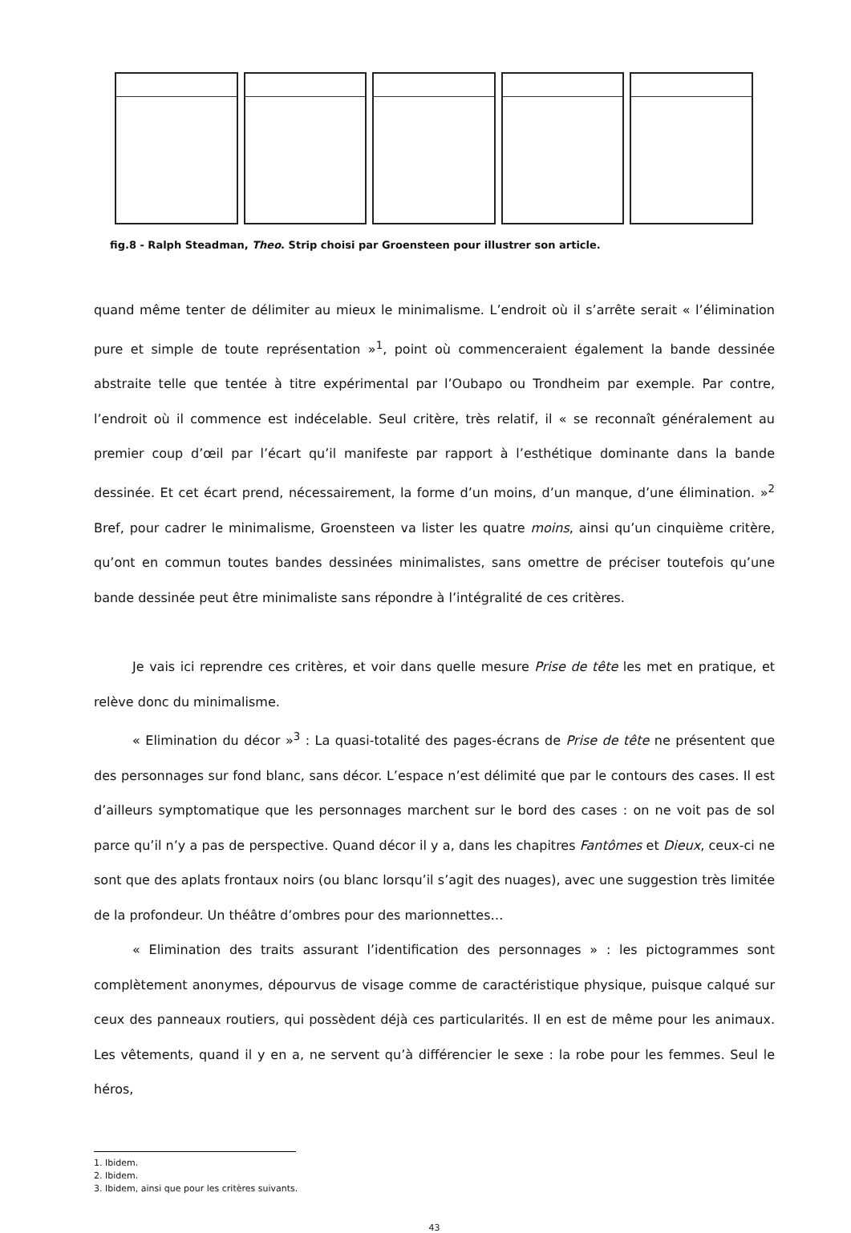fig.8 - Ralph Steadman, Theo. Strip choisi par Groensteen pour illustrer son article.
quand même tenter de délimiter au mieux le minimalisme. L’endroit où il s’arrête serait « l’élimination pure et simple de toute représentation »<sup>1</sup>, point où commenceraient également la bande dessinée abstraite telle que tentée à titre expérimental par l’Oubapo ou Trondheim par exemple. Par contre, l’endroit où il commence est indécelable. Seul critère, très relatif, il « se reconnaît généralement au premier coup d’œil par l’écart qu’il manifeste par rapport à l’esthétique dominante dans la bande dessinée. Et cet écart prend, nécessairement, la forme d’un moins, d’un manque, d’une élimination. »<sup>2</sup> Bref, pour cadrer le minimalisme, Groensteen va lister les quatre moins, ainsi qu’un cinquième critère, qu’ont en commun toutes bandes dessinées minimalistes, sans omettre de préciser toutefois qu’une bande dessinée peut être minimaliste sans répondre à l’intégralité de ces critères.
Je vais ici reprendre ces critères, et voir dans quelle mesure Prise de tête les met en pratique, et relève donc du minimalisme.
« Elimination du décor »<sup>3</sup> : La quasi-totalité des pages-écrans de Prise de tête ne présentent que des personnages sur fond blanc, sans décor. L’espace n’est délimité que par le contours des cases. Il est d’ailleurs symptomatique que les personnages marchent sur le bord des cases : on ne voit pas de sol parce qu’il n’y a pas de perspective. Quand décor il y a, dans les chapitres Fantômes et Dieux, ceux-ci ne sont que des aplats frontaux noirs (ou blanc lorsqu’il s’agit des nuages), avec une suggestion très limitée de la profondeur. Un théâtre d’ombres pour des marionnettes…
« Elimination des traits assurant l’identification des personnages » : les pictogrammes sont complètement anonymes, dépourvus de visage comme de caractéristique physique, puisque calqué sur ceux des panneaux routiers, qui possèdent déjà ces particularités. Il en est de même pour les animaux. Les vêtements, quand il y en a, ne servent qu’à différencier le sexe : la robe pour les femmes. Seul le héros,
1. Ibidem.
2. Ibidem.
3. Ibidem, ainsi que pour les critères suivants.
43